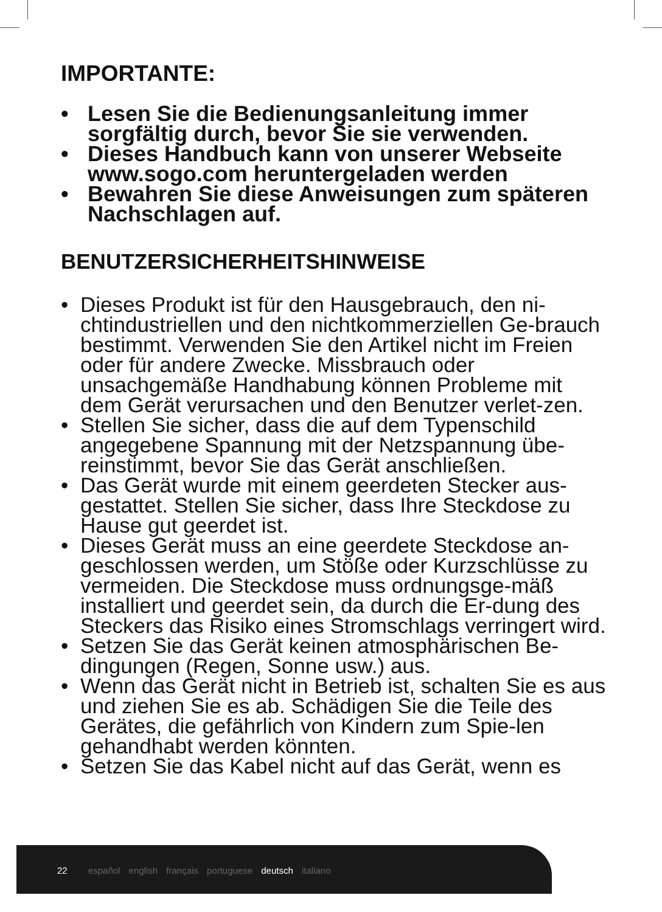IMPORTANTE:
• Lesen Sie die Bedienungsanleitung immer sorgfältig durch, bevor Sie sie verwenden.
• Dieses Handbuch kann von unserer Webseite www.sogo.com heruntergeladen werden
• Bewahren Sie diese Anweisungen zum späteren Nachschlagen auf.
BENUTZERSICHERHEITSHINWEISE
• Dieses Produkt ist für den Hausgebrauch, den ni-chtindustriellen und den nichtkommerziellen Ge-brauch bestimmt. Verwenden Sie den Artikel nicht im Freien oder für andere Zwecke. Missbrauch oder unsachgemäße Handhabung können Probleme mit dem Gerät verursachen und den Benutzer verlet-zen.
• Stellen Sie sicher, dass die auf dem Typenschild angegebene Spannung mit der Netzspannung übe-reinstimmt, bevor Sie das Gerät anschließen.
• Das Gerät wurde mit einem geerdeten Stecker aus-gestattet. Stellen Sie sicher, dass Ihre Steckdose zu Hause gut geerdet ist.
• Dieses Gerät muss an eine geerdete Steckdose an-geschlossen werden, um Stöße oder Kurzschlüsse zu vermeiden. Die Steckdose muss ordnungsge-mäß installiert und geerdet sein, da durch die Er-dung des Steckers das Risiko eines Stromschlags verringert wird.
• Setzen Sie das Gerät keinen atmosphärischen Be-dingungen (Regen, Sonne usw.) aus.
• Wenn das Gerät nicht in Betrieb ist, schalten Sie es aus und ziehen Sie es ab. Schädigen Sie die Teile des Gerätes, die gefährlich von Kindern zum Spie-len gehandhabt werden könnten.
• Setzen Sie das Kabel nicht auf das Gerät, wenn es
22 español english français portuguese deutsch italiano